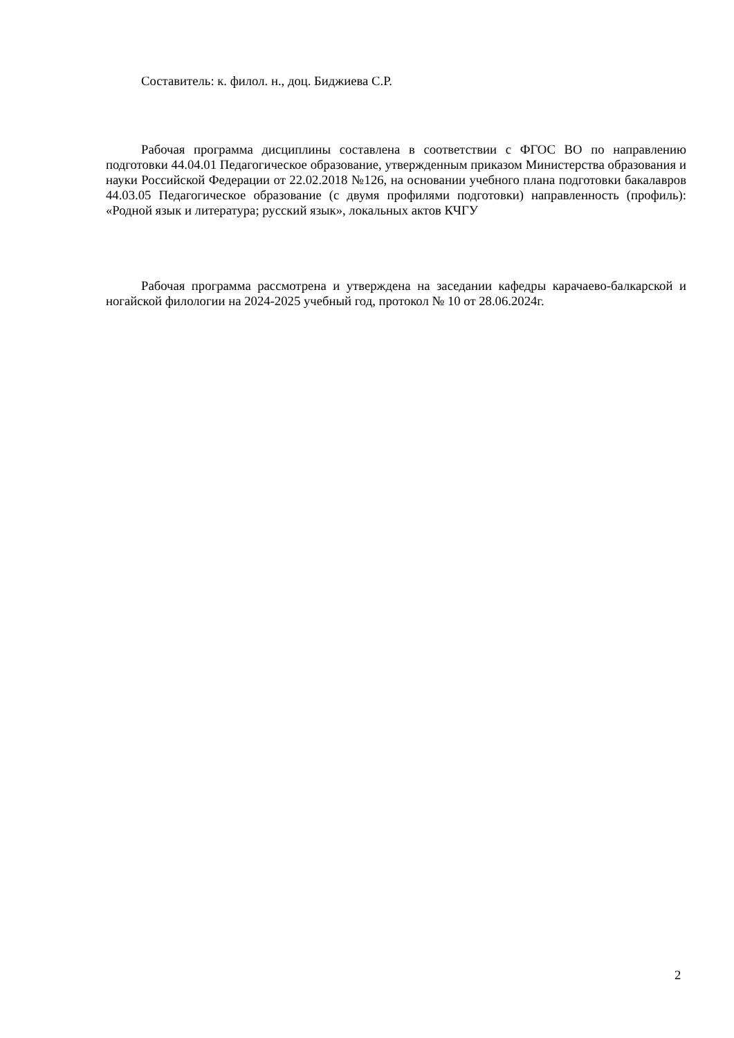Составитель: к. филол. н., доц. Биджиева С.Р.
Рабочая программа дисциплины составлена в соответствии с ФГОС ВО по направлению подготовки 44.04.01 Педагогическое образование, утвержденным приказом Министерства образования и науки Российской Федерации от 22.02.2018 №126, на основании учебного плана подготовки бакалавров 44.03.05 Педагогическое образование (с двумя профилями подготовки) направленность (профиль): «Родной язык и литература; русский язык», локальных актов КЧГУ
Рабочая программа рассмотрена и утверждена на заседании кафедры карачаево-балкарской и ногайской филологии на 2024-2025 учебный год, протокол № 10 от 28.06.2024г.
2